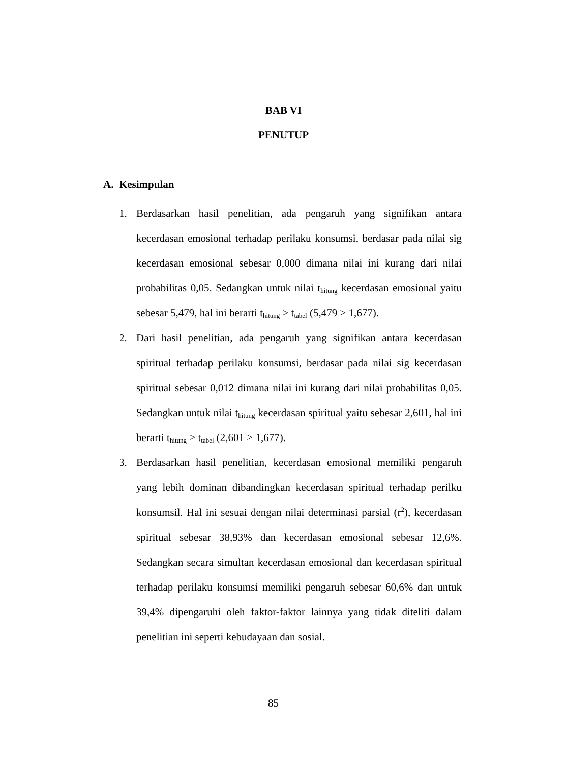BAB VI
PENUTUP
A. Kesimpulan
1. Berdasarkan hasil penelitian, ada pengaruh yang signifikan antara kecerdasan emosional terhadap perilaku konsumsi, berdasar pada nilai sig kecerdasan emosional sebesar 0,000 dimana nilai ini kurang dari nilai probabilitas 0,05. Sedangkan untuk nilai t<sub>hitung</sub> kecerdasan emosional yaitu sebesar 5,479, hal ini berarti t<sub>hitung</sub> > t<sub>tabel</sub> (5,479 > 1,677).
2. Dari hasil penelitian, ada pengaruh yang signifikan antara kecerdasan spiritual terhadap perilaku konsumsi, berdasar pada nilai sig kecerdasan spiritual sebesar 0,012 dimana nilai ini kurang dari nilai probabilitas 0,05. Sedangkan untuk nilai t<sub>hitung</sub> kecerdasan spiritual yaitu sebesar 2,601, hal ini berarti t<sub>hitung</sub> > t<sub>tabel</sub> (2,601 > 1,677).
3. Berdasarkan hasil penelitian, kecerdasan emosional memiliki pengaruh yang lebih dominan dibandingkan kecerdasan spiritual terhadap perilku konsumsil. Hal ini sesuai dengan nilai determinasi parsial (r<sup>2</sup>), kecerdasan spiritual sebesar 38,93% dan kecerdasan emosional sebesar 12,6%. Sedangkan secara simultan kecerdasan emosional dan kecerdasan spiritual terhadap perilaku konsumsi memiliki pengaruh sebesar 60,6% dan untuk 39,4% dipengaruhi oleh faktor-faktor lainnya yang tidak diteliti dalam penelitian ini seperti kebudayaan dan sosial.
85